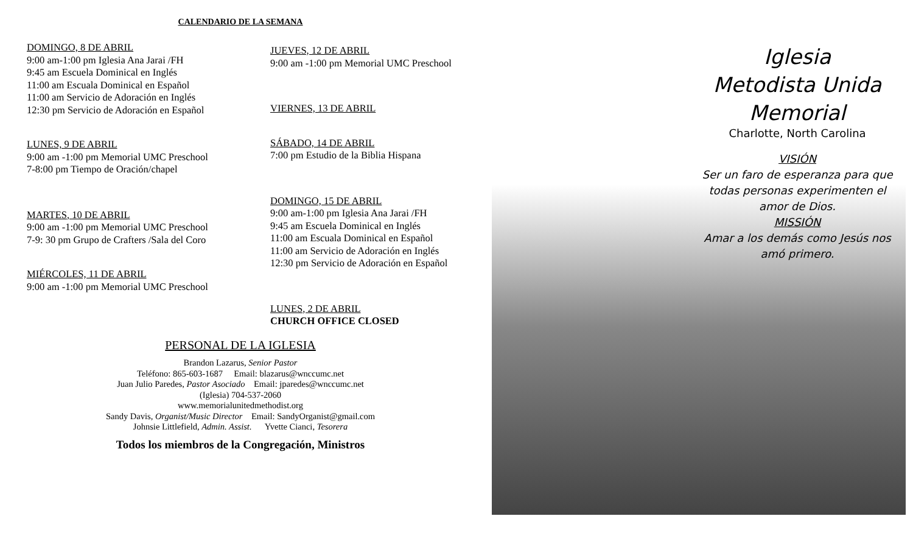CALENDARIO DE LA SEMANA
DOMINGO, 8 DE ABRIL
9:00 am-1:00 pm Iglesia Ana Jarai /FH
9:45 am Escuela Dominical en Inglés
11:00 am Escuala Dominical en Español
11:00 am Servicio de Adoración en Inglés
12:30 pm Servicio de Adoración en Español
LUNES, 9 DE ABRIL
9:00 am -1:00 pm Memorial UMC Preschool
7-8:00 pm Tiempo de Oración/chapel
MARTES, 10 DE ABRIL
9:00 am -1:00 pm Memorial UMC Preschool
7-9: 30 pm Grupo de Crafters /Sala del Coro
MIÉRCOLES, 11 DE ABRIL
9:00 am -1:00 pm Memorial UMC Preschool
JUEVES, 12 DE ABRIL
9:00 am -1:00 pm Memorial UMC Preschool
VIERNES, 13 DE ABRIL
SÁBADO, 14 DE ABRIL
7:00 pm Estudio de la Biblia Hispana
DOMINGO, 15 DE ABRIL
9:00 am-1:00 pm Iglesia Ana Jarai /FH
9:45 am Escuela Dominical en Inglés
11:00 am Escuala Dominical en Español
11:00 am Servicio de Adoración en Inglés
12:30 pm Servicio de Adoración en Español
LUNES, 2 DE ABRIL
CHURCH OFFICE CLOSED
PERSONAL DE LA IGLESIA
Brandon Lazarus, Senior Pastor
Teléfono: 865-603-1687 Email: blazarus@wnccumc.net
Juan Julio Paredes, Pastor Asociado Email: jparedes@wnccumc.net
(Iglesia) 704-537-2060
www.memorialunitedmethodist.org
Sandy Davis, Organist/Music Director Email: SandyOrganist@gmail.com
Johnsie Littlefield, Admin. Assist. Yvette Cianci, Tesorera
Todos los miembros de la Congregación, Ministros
Iglesia
Metodista Unida
Memorial
Charlotte, North Carolina
VISIÓN
Ser un faro de esperanza para que todas personas experimenten el amor de Dios.
MISSIÓN
Amar a los demás como Jesús nos amó primero.